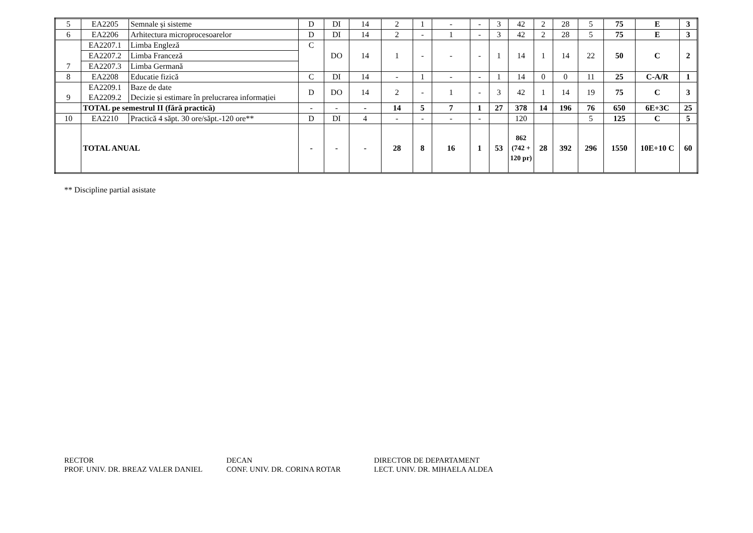| 5 | EA2205 | Semnale și sisteme | D | DI | 14 | 2 | 1 | - | - | 3 | 42 | 2 | 28 | 5 | 75 | E | 3 |
| 6 | EA2206 | Arhitectura microprocesoarelor | D | DI | 14 | 2 | - | 1 | - | 3 | 42 | 2 | 28 | 5 | 75 | E | 3 |
| 7 | EA2207.1 | Limba Engleză | C | DO | 14 | 1 | - | - | - | 1 | 14 | 1 | 14 | 22 | 50 | C | 2 |
| | EA2207.2 | Limba Franceză | | | | | | | | | | | | | | | |
| | EA2207.3 | Limba Germană | | | | | | | | | | | | | | | |
| 8 | EA2208 | Educatie fizică | C | DI | 14 | - | 1 | - | - | 1 | 14 | 0 | 0 | 11 | 25 | C-A/R | 1 |
| 9 | EA2209.1 EA2209.2 | Baze de date Decizie și estimare în prelucrarea informației | D | DO | 14 | 2 | - | 1 | - | 3 | 42 | 1 | 14 | 19 | 75 | C | 3 |
| | TOTAL pe semestrul II (fără practică) | | - | - | - | 14 | 5 | 7 | 1 | 27 | 378 | 14 | 196 | 76 | 650 | 6E+3C | 25 |
| 10 | EA2210 | Practică 4 săpt. 30 ore/săpt.-120 ore** | D | DI | 4 | - | - | - | - | | 120 | | | 5 | 125 | C | 5 |
| | TOTAL ANUAL | | - | - | - | 28 | 8 | 16 | 1 | 53 | 862 (742 + 120 pr) | 28 | 392 | 296 | 1550 | 10E+10 C | 60 |
** Discipline partial asistate
RECTOR
PROF. UNIV. DR. BREAZ VALER DANIEL
DECAN
CONF. UNIV. DR. CORINA ROTAR
DIRECTOR DE DEPARTAMENT
LECT. UNIV. DR. MIHAELA ALDEA